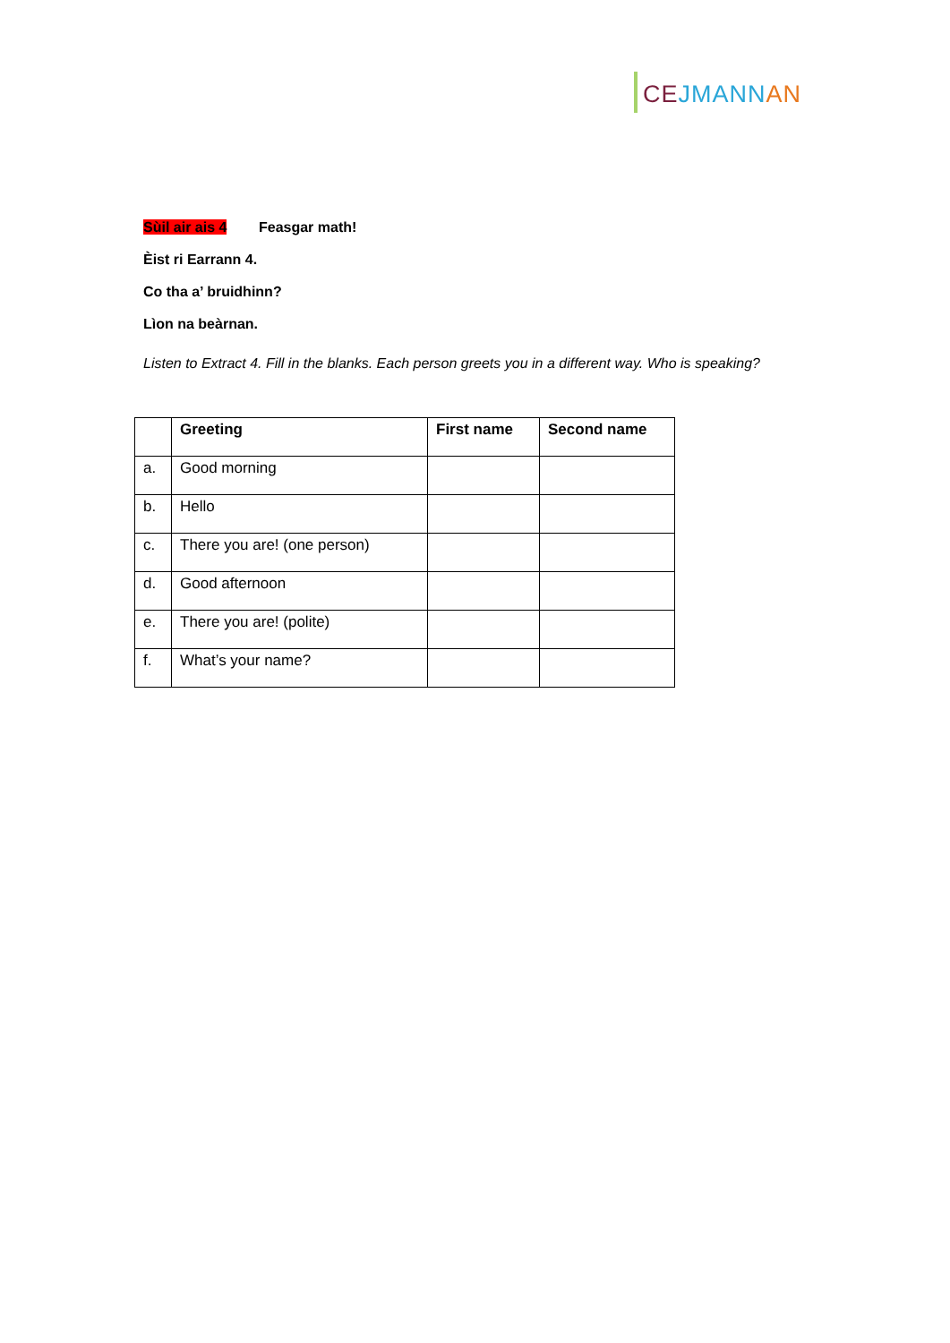CE JMANN AN
Sùil air ais 4 Feasgar math!
Èist ri Earrann 4.
Co tha a’ bruidhinn?
Lìon na beàrnan.
Listen to Extract 4. Fill in the blanks. Each person greets you in a different way. Who is speaking?
| | Greeting | First name | Second name |
| --- | --- | --- | --- |
| a. | Good morning | | |
| b. | Hello | | |
| c. | There you are! (one person) | | |
| d. | Good afternoon | | |
| e. | There you are! (polite) | | |
| f. | What’s your name? | | |